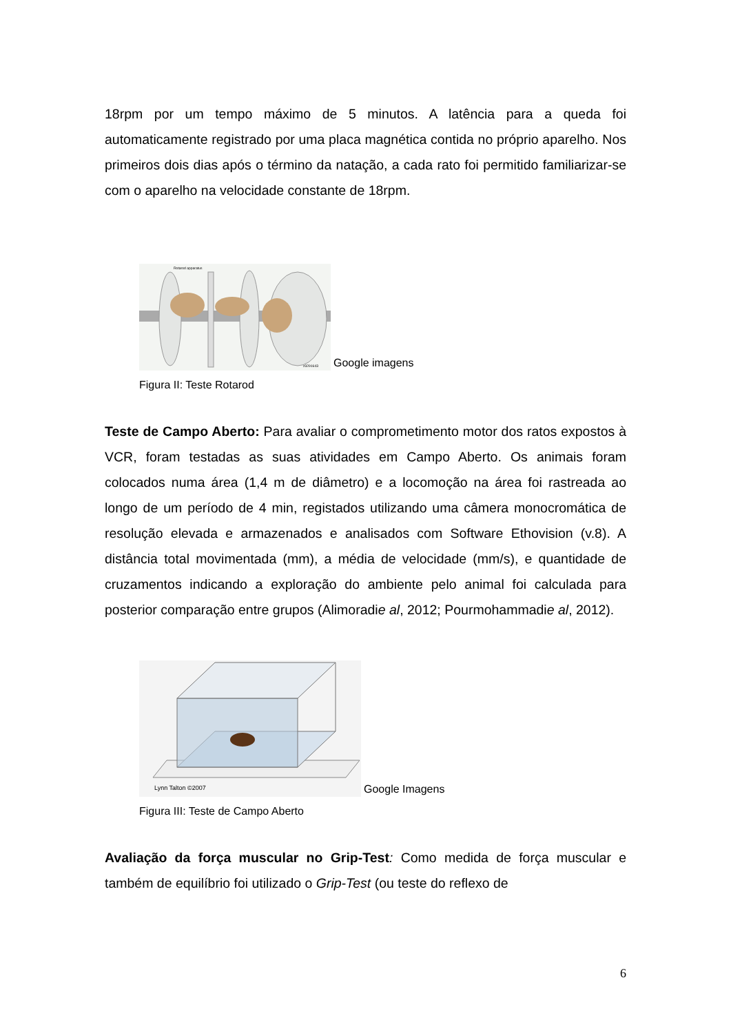18rpm por um tempo máximo de 5 minutos. A latência para a queda foi automaticamente registrado por uma placa magnética contida no próprio aparelho. Nos primeiros dois dias após o término da natação, a cada rato foi permitido familiarizar-se com o aparelho na velocidade constante de 18rpm.
Rotarod apparatus
z3291643
Google imagens
Figura II: Teste Rotarod
Teste de Campo Aberto: Para avaliar o comprometimento motor dos ratos expostos à VCR, foram testadas as suas atividades em Campo Aberto. Os animais foram colocados numa área (1,4 m de diâmetro) e a locomoção na área foi rastreada ao longo de um período de 4 min, registados utilizando uma câmera monocromática de resolução elevada e armazenados e analisados com Software Ethovision (v.8). A distância total movimentada (mm), a média de velocidade (mm/s), e quantidade de cruzamentos indicando a exploração do ambiente pelo animal foi calculada para posterior comparação entre grupos (Alimoradie al, 2012; Pourmohammadie al, 2012).
Lynn Talton ©2007
Google Imagens
Figura III: Teste de Campo Aberto
Avaliação da força muscular no Grip-Test: Como medida de força muscular e também de equilíbrio foi utilizado o Grip-Test (ou teste do reflexo de
6